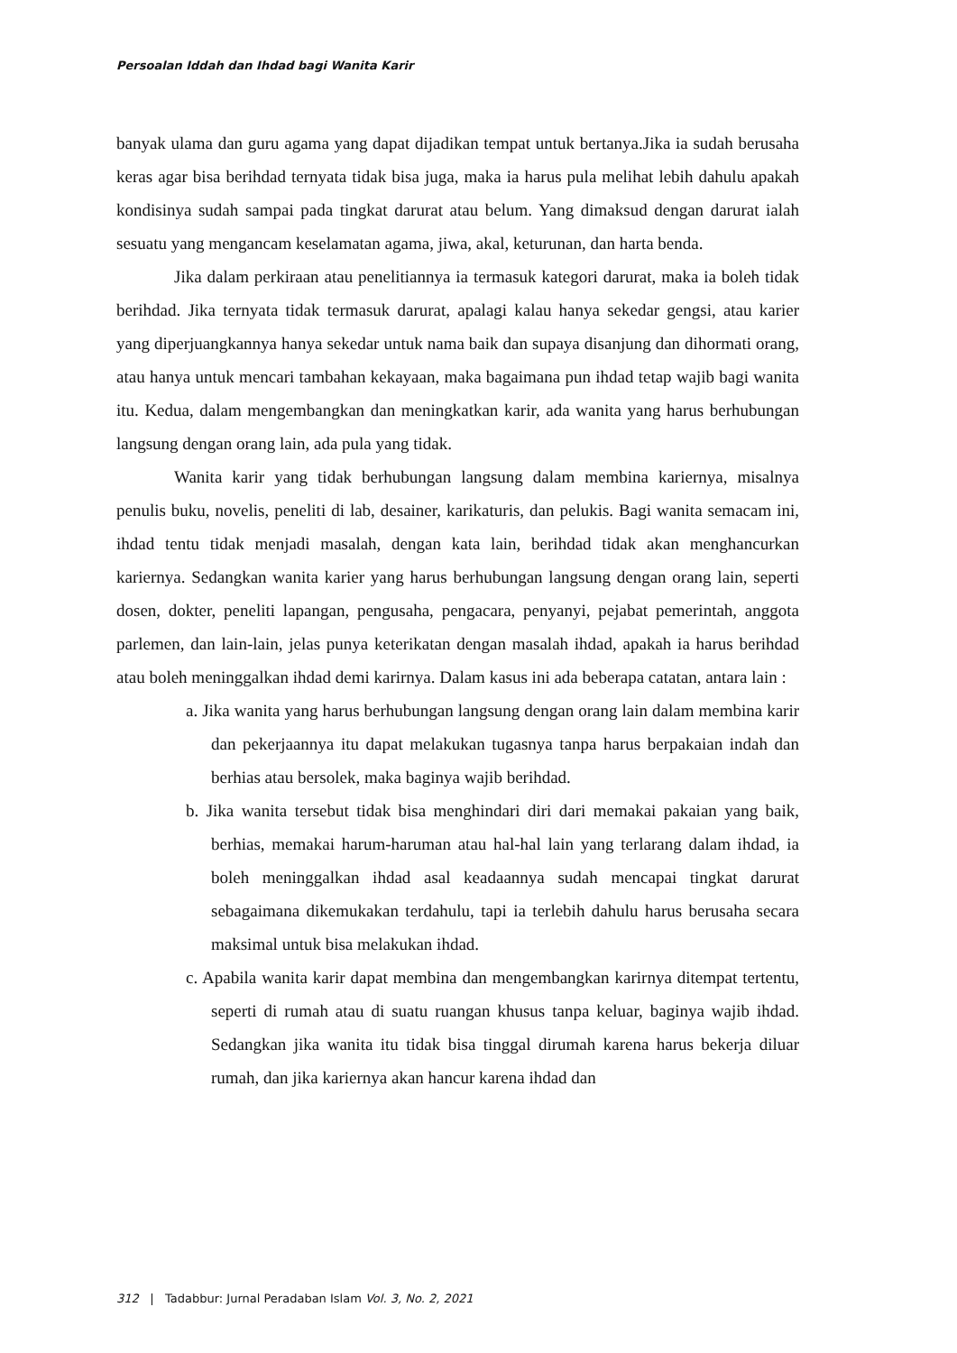Persoalan Iddah dan Ihdad bagi Wanita Karir
banyak ulama dan guru agama yang dapat dijadikan tempat untuk bertanya.Jika ia sudah berusaha keras agar bisa berihdad ternyata tidak bisa juga, maka ia harus pula melihat lebih dahulu apakah kondisinya sudah sampai pada tingkat darurat atau belum. Yang dimaksud dengan darurat ialah sesuatu yang mengancam keselamatan agama, jiwa, akal, keturunan, dan harta benda.
Jika dalam perkiraan atau penelitiannya ia termasuk kategori darurat, maka ia boleh tidak berihdad. Jika ternyata tidak termasuk darurat, apalagi kalau hanya sekedar gengsi, atau karier yang diperjuangkannya hanya sekedar untuk nama baik dan supaya disanjung dan dihormati orang, atau hanya untuk mencari tambahan kekayaan, maka bagaimana pun ihdad tetap wajib bagi wanita itu. Kedua, dalam mengembangkan dan meningkatkan karir, ada wanita yang harus berhubungan langsung dengan orang lain, ada pula yang tidak.
Wanita karir yang tidak berhubungan langsung dalam membina kariernya, misalnya penulis buku, novelis, peneliti di lab, desainer, karikaturis, dan pelukis. Bagi wanita semacam ini, ihdad tentu tidak menjadi masalah, dengan kata lain, berihdad tidak akan menghancurkan kariernya. Sedangkan wanita karier yang harus berhubungan langsung dengan orang lain, seperti dosen, dokter, peneliti lapangan, pengusaha, pengacara, penyanyi, pejabat pemerintah, anggota parlemen, dan lain-lain, jelas punya keterikatan dengan masalah ihdad, apakah ia harus berihdad atau boleh meninggalkan ihdad demi karirnya. Dalam kasus ini ada beberapa catatan, antara lain :
a. Jika wanita yang harus berhubungan langsung dengan orang lain dalam membina karir dan pekerjaannya itu dapat melakukan tugasnya tanpa harus berpakaian indah dan berhias atau bersolek, maka baginya wajib berihdad.
b. Jika wanita tersebut tidak bisa menghindari diri dari memakai pakaian yang baik, berhias, memakai harum-haruman atau hal-hal lain yang terlarang dalam ihdad, ia boleh meninggalkan ihdad asal keadaannya sudah mencapai tingkat darurat sebagaimana dikemukakan terdahulu, tapi ia terlebih dahulu harus berusaha secara maksimal untuk bisa melakukan ihdad.
c. Apabila wanita karir dapat membina dan mengembangkan karirnya ditempat tertentu, seperti di rumah atau di suatu ruangan khusus tanpa keluar, baginya wajib ihdad. Sedangkan jika wanita itu tidak bisa tinggal dirumah karena harus bekerja diluar rumah, dan jika kariernya akan hancur karena ihdad dan
312 | Tadabbur: Jurnal Peradaban Islam Vol. 3, No. 2, 2021